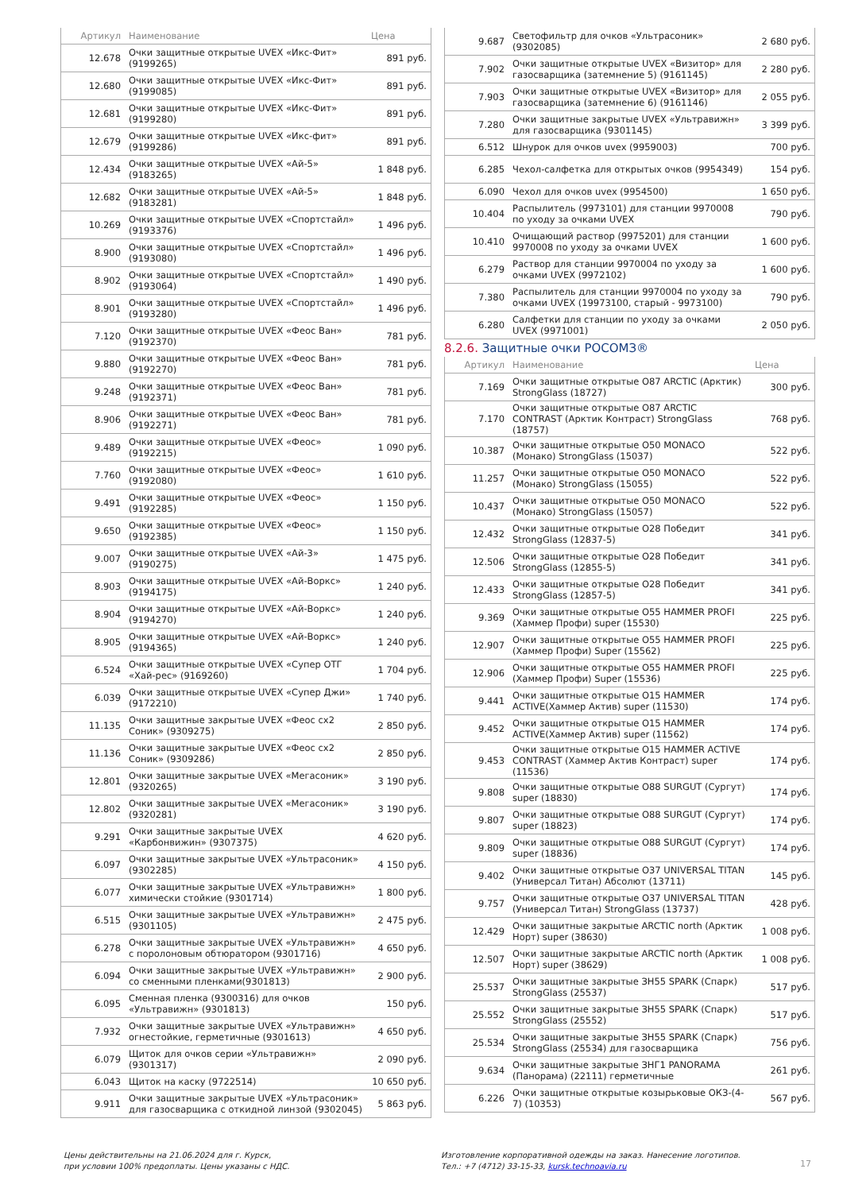| Артикул | Наименование | Цена |
| --- | --- | --- |
| 12.678 | Очки защитные открытые UVEX «Икс-Фит» (9199265) | 891 руб. |
| 12.680 | Очки защитные открытые UVEX «Икс-Фит» (9199085) | 891 руб. |
| 12.681 | Очки защитные открытые UVEX «Икс-Фит» (9199280) | 891 руб. |
| 12.679 | Очки защитные открытые UVEX «Икс-фит» (9199286) | 891 руб. |
| 12.434 | Очки защитные открытые UVEX «Ай-5» (9183265) | 1 848 руб. |
| 12.682 | Очки защитные открытые UVEX «Ай-5» (9183281) | 1 848 руб. |
| 10.269 | Очки защитные открытые UVEX «Спортстайл» (9193376) | 1 496 руб. |
| 8.900 | Очки защитные открытые UVEX «Спортстайл» (9193080) | 1 496 руб. |
| 8.902 | Очки защитные открытые UVEX «Спортстайл» (9193064) | 1 490 руб. |
| 8.901 | Очки защитные открытые UVEX «Спортстайл» (9193280) | 1 496 руб. |
| 7.120 | Очки защитные открытые UVEX «Феос Ван» (9192370) | 781 руб. |
| 9.880 | Очки защитные открытые UVEX «Феос Ван» (9192270) | 781 руб. |
| 9.248 | Очки защитные открытые UVEX «Феос Ван» (9192371) | 781 руб. |
| 8.906 | Очки защитные открытые UVEX «Феос Ван» (9192271) | 781 руб. |
| 9.489 | Очки защитные открытые UVEX «Феос» (9192215) | 1 090 руб. |
| 7.760 | Очки защитные открытые UVEX «Феос» (9192080) | 1 610 руб. |
| 9.491 | Очки защитные открытые UVEX «Феос» (9192285) | 1 150 руб. |
| 9.650 | Очки защитные открытые UVEX «Феос» (9192385) | 1 150 руб. |
| 9.007 | Очки защитные открытые UVEX «Ай-3» (9190275) | 1 475 руб. |
| 8.903 | Очки защитные открытые UVEX «Ай-Воркс» (9194175) | 1 240 руб. |
| 8.904 | Очки защитные открытые UVEX «Ай-Воркс» (9194270) | 1 240 руб. |
| 8.905 | Очки защитные открытые UVEX «Ай-Воркс» (9194365) | 1 240 руб. |
| 6.524 | Очки защитные открытые UVEX «Супер ОТГ «Хай-рес» (9169260) | 1 704 руб. |
| 6.039 | Очки защитные открытые UVEX «Супер Джи» (9172210) | 1 740 руб. |
| 11.135 | Очки защитные закрытые UVEX «Феос сх2 Соник» (9309275) | 2 850 руб. |
| 11.136 | Очки защитные закрытые UVEX «Феос сх2 Соник» (9309286) | 2 850 руб. |
| 12.801 | Очки защитные закрытые UVEX «Мегасоник» (9320265) | 3 190 руб. |
| 12.802 | Очки защитные закрытые UVEX «Мегасоник» (9320281) | 3 190 руб. |
| 9.291 | Очки защитные закрытые UVEX «Карбонвижин» (9307375) | 4 620 руб. |
| 6.097 | Очки защитные закрытые UVEX «Ультрасоник» (9302285) | 4 150 руб. |
| 6.077 | Очки защитные закрытые UVEX «Ультравижн» химически стойкие (9301714) | 1 800 руб. |
| 6.515 | Очки защитные закрытые UVEX «Ультравижн» (9301105) | 2 475 руб. |
| 6.278 | Очки защитные закрытые UVEX «Ультравижн» с поролоновым обтюратором (9301716) | 4 650 руб. |
| 6.094 | Очки защитные закрытые UVEX «Ультравижн» со сменными пленками(9301813) | 2 900 руб. |
| 6.095 | Сменная пленка (9300316) для очков «Ультравижн» (9301813) | 150 руб. |
| 7.932 | Очки защитные закрытые UVEX «Ультравижн» огнестойкие, герметичные (9301613) | 4 650 руб. |
| 6.079 | Щиток для очков серии «Ультравижн» (9301317) | 2 090 руб. |
| 6.043 | Щиток на каску (9722514) | 10 650 руб. |
| 9.911 | Очки защитные закрытые UVEX «Ультрасоник» для газосварщика с откидной линзой (9302045) | 5 863 руб. |
| 9.687 | Светофильтр для очков «Ультрасоник» (9302085) | 2 680 руб. |
| 7.902 | Очки защитные открытые UVEX «Визитор» для газосварщика (затемнение 5) (9161145) | 2 280 руб. |
| 7.903 | Очки защитные открытые UVEX «Визитор» для газосварщика (затемнение 6) (9161146) | 2 055 руб. |
| 7.280 | Очки защитные закрытые UVEX «Ультравижн» для газосварщика (9301145) | 3 399 руб. |
| 6.512 | Шнурок для очков uvex (9959003) | 700 руб. |
| 6.285 | Чехол-салфетка для открытых очков (9954349) | 154 руб. |
| 6.090 | Чехол для очков uvex (9954500) | 1 650 руб. |
| 10.404 | Распылитель (9973101) для станции 9970008 по уходу за очками UVEX | 790 руб. |
| 10.410 | Очищающий раствор (9975201) для станции 9970008 по уходу за очками UVEX | 1 600 руб. |
| 6.279 | Раствор для станции 9970004 по уходу за очками UVEX (9972102) | 1 600 руб. |
| 7.380 | Распылитель для станции 9970004 по уходу за очками UVEX (19973100, старый - 9973100) | 790 руб. |
| 6.280 | Салфетки для станции по уходу за очками UVEX (9971001) | 2 050 руб. |
8.2.6. Защитные очки РОСОМЗ®
| Артикул | Наименование | Цена |
| --- | --- | --- |
| 7.169 | Очки защитные открытые О87 ARCTIC (Арктик) StrongGlass (18727) | 300 руб. |
| 7.170 | Очки защитные открытые О87 ARCTIC CONTRAST (Арктик Контраст) StrongGlass (18757) | 768 руб. |
| 10.387 | Очки защитные открытые О50 MONACO (Монако) StrongGlass (15037) | 522 руб. |
| 11.257 | Очки защитные открытые О50 MONACO (Монако) StrongGlass (15055) | 522 руб. |
| 10.437 | Очки защитные открытые О50 MONACO (Монако) StrongGlass (15057) | 522 руб. |
| 12.432 | Очки защитные открытые О28 Победит StrongGlass (12837-5) | 341 руб. |
| 12.506 | Очки защитные открытые О28 Победит StrongGlass (12855-5) | 341 руб. |
| 12.433 | Очки защитные открытые О28 Победит StrongGlass (12857-5) | 341 руб. |
| 9.369 | Очки защитные открытые О55 HAMMER PROFI (Хаммер Профи) super (15530) | 225 руб. |
| 12.907 | Очки защитные открытые О55 HAMMER PROFI (Хаммер Профи) Super (15562) | 225 руб. |
| 12.906 | Очки защитные открытые О55 HAMMER PROFI (Хаммер Профи) Super (15536) | 225 руб. |
| 9.441 | Очки защитные открытые О15 HAMMER ACTIVE(Хаммер Актив) super (11530) | 174 руб. |
| 9.452 | Очки защитные открытые О15 HAMMER ACTIVE(Хаммер Актив) super (11562) | 174 руб. |
| 9.453 | Очки защитные открытые О15 HAMMER ACTIVE CONTRAST (Хаммер Актив Контраст) super (11536) | 174 руб. |
| 9.808 | Очки защитные открытые О88 SURGUT (Сургут) super (18830) | 174 руб. |
| 9.807 | Очки защитные открытые О88 SURGUT (Сургут) super (18823) | 174 руб. |
| 9.809 | Очки защитные открытые О88 SURGUT (Сургут) super (18836) | 174 руб. |
| 9.402 | Очки защитные открытые О37 UNIVERSAL TITAN (Универсал Титан) Абсолют (13711) | 145 руб. |
| 9.757 | Очки защитные открытые О37 UNIVERSAL TITAN (Универсал Титан) StrongGlass (13737) | 428 руб. |
| 12.429 | Очки защитные закрытые ARCTIC north (Арктик Норт) super (38630) | 1 008 руб. |
| 12.507 | Очки защитные закрытые ARCTIC north (Арктик Норт) super (38629) | 1 008 руб. |
| 25.537 | Очки защитные закрытые ЗН55 SPARK (Спарк) StrongGlass (25537) | 517 руб. |
| 25.552 | Очки защитные закрытые ЗН55 SPARK (Спарк) StrongGlass (25552) | 517 руб. |
| 25.534 | Очки защитные закрытые ЗН55 SPARK (Спарк) StrongGlass (25534) для газосварщика | 756 руб. |
| 9.634 | Очки защитные закрытые ЗНГ1 PANORAMA (Панорама) (22111) герметичные | 261 руб. |
| 6.226 | Очки защитные открытые козырьковые ОКЗ-(4-7) (10353) | 567 руб. |
Цены действительны на 21.06.2024 для г. Курск,
при условии 100% предоплаты. Цены указаны с НДС.
Изготовление корпоративной одежды на заказ. Нанесение логотипов.
Тел.: +7 (4712) 33-15-33, kursk.technoavia.ru
17